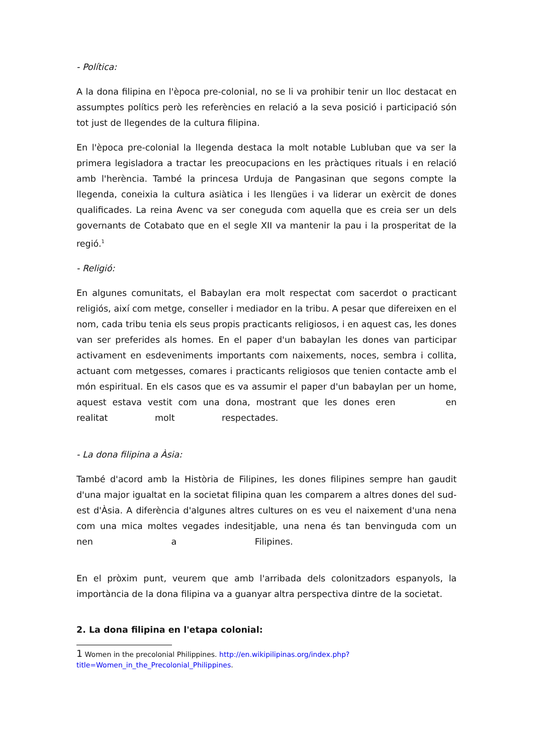- Política:
A la dona filipina en l'època pre-colonial, no se li va prohibir tenir un lloc destacat en assumptes polítics però les referències en relació a la seva posició i participació són tot just de llegendes de la cultura filipina.
En l'època pre-colonial la llegenda destaca la molt notable Lubluban que va ser la primera legisladora a tractar les preocupacions en les pràctiques rituals i en relació amb l'herència. També la princesa Urduja de Pangasinan que segons compte la llegenda, coneixia la cultura asiàtica i les llengües i va liderar un exèrcit de dones qualificades. La reina Avenc va ser coneguda com aquella que es creia ser un dels governants de Cotabato que en el segle XII va mantenir la pau i la prosperitat de la regió.<sup>1</sup>
- Religió:
En algunes comunitats, el Babaylan era molt respectat com sacerdot o practicant religiós, així com metge, conseller i mediador en la tribu. A pesar que difereixen en el nom, cada tribu tenia els seus propis practicants religiosos, i en aquest cas, les dones van ser preferides als homes. En el paper d'un babaylan les dones van participar activament en esdeveniments importants com naixements, noces, sembra i collita, actuant com metgesses, comares i practicants religiosos que tenien contacte amb el món espiritual. En els casos que es va assumir el paper d'un babaylan per un home, aquest estava vestit com una dona, mostrant que les dones eren en realitat molt respectades.
- La dona filipina a Àsia:
També d'acord amb la Història de Filipines, les dones filipines sempre han gaudit d'una major igualtat en la societat filipina quan les comparem a altres dones del sud-est d'Àsia. A diferència d'algunes altres cultures on es veu el naixement d'una nena com una mica moltes vegades indesitjable, una nena és tan benvinguda com un nen a Filipines.
En el pròxim punt, veurem que amb l'arribada dels colonitzadors espanyols, la importància de la dona filipina va a guanyar altra perspectiva dintre de la societat.
2. La dona filipina en l'etapa colonial:
1 Women in the precolonial Philippines. http://en.wikipilipinas.org/index.php?
title=Women_in_the_Precolonial_Philippines.